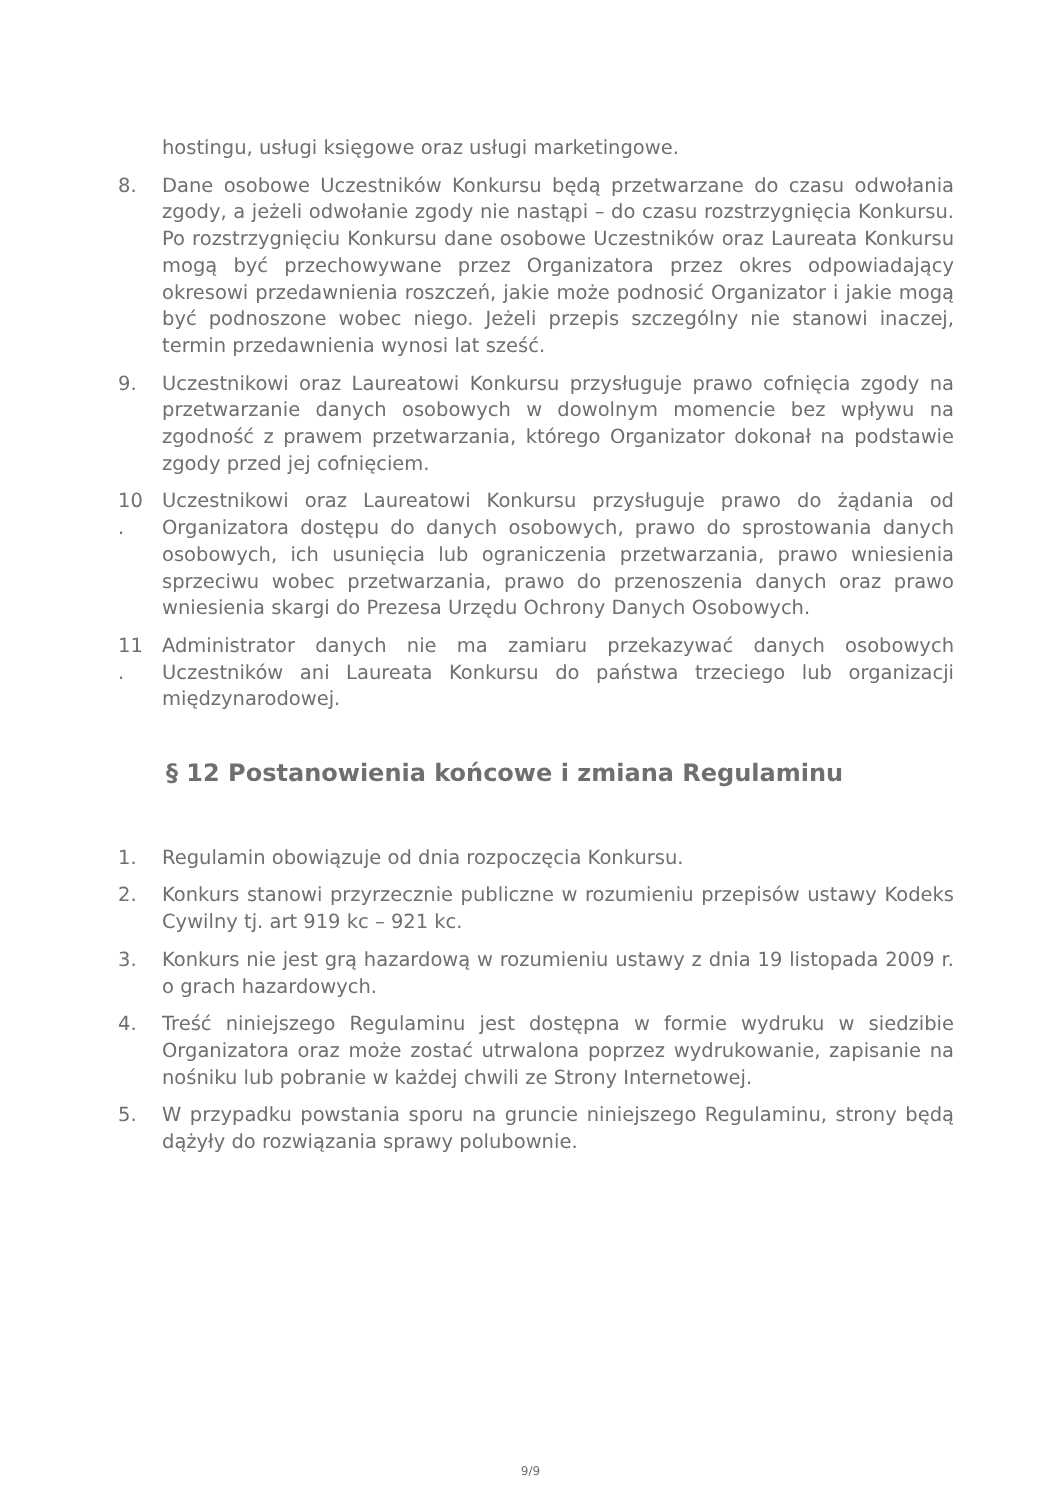hostingu, usługi księgowe oraz usługi marketingowe.
8. Dane osobowe Uczestników Konkursu będą przetwarzane do czasu odwołania zgody, a jeżeli odwołanie zgody nie nastąpi – do czasu rozstrzygnięcia Konkursu. Po rozstrzygnięciu Konkursu dane osobowe Uczestników oraz Laureata Konkursu mogą być przechowywane przez Organizatora przez okres odpowiadający okresowi przedawnienia roszczeń, jakie może podnosić Organizator i jakie mogą być podnoszone wobec niego. Jeżeli przepis szczególny nie stanowi inaczej, termin przedawnienia wynosi lat sześć.
9. Uczestnikowi oraz Laureatowi Konkursu przysługuje prawo cofnięcia zgody na przetwarzanie danych osobowych w dowolnym momencie bez wpływu na zgodność z prawem przetwarzania, którego Organizator dokonał na podstawie zgody przed jej cofnięciem.
10
.
Uczestnikowi oraz Laureatowi Konkursu przysługuje prawo do żądania od Organizatora dostępu do danych osobowych, prawo do sprostowania danych osobowych, ich usunięcia lub ograniczenia przetwarzania, prawo wniesienia sprzeciwu wobec przetwarzania, prawo do przenoszenia danych oraz prawo wniesienia skargi do Prezesa Urzędu Ochrony Danych Osobowych.
11
.
Administrator danych nie ma zamiaru przekazywać danych osobowych Uczestników ani Laureata Konkursu do państwa trzeciego lub organizacji międzynarodowej.
§ 12 Postanowienia końcowe i zmiana Regulaminu
1. Regulamin obowiązuje od dnia rozpoczęcia Konkursu.
2. Konkurs stanowi przyrzecznie publiczne w rozumieniu przepisów ustawy Kodeks Cywilny tj. art 919 kc – 921 kc.
3. Konkurs nie jest grą hazardową w rozumieniu ustawy z dnia 19 listopada 2009 r. o grach hazardowych.
4. Treść niniejszego Regulaminu jest dostępna w formie wydruku w siedzibie Organizatora oraz może zostać utrwalona poprzez wydrukowanie, zapisanie na nośniku lub pobranie w każdej chwili ze Strony Internetowej.
5. W przypadku powstania sporu na gruncie niniejszego Regulaminu, strony będą dążyły do rozwiązania sprawy polubownie.
9/9